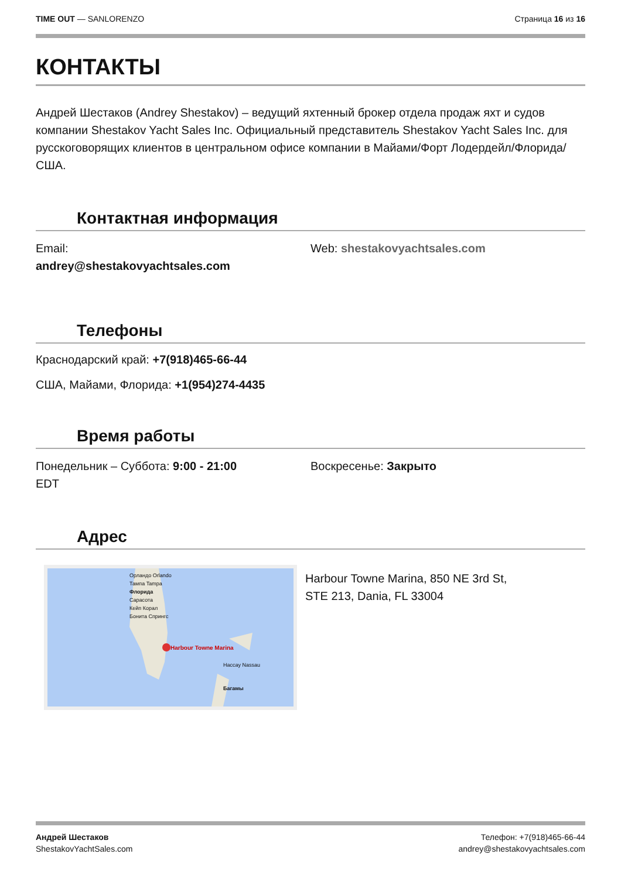TIME OUT — SANLORENZO Страница 16 из 16
КОНТАКТЫ
Андрей Шестаков (Andrey Shestakov) – ведущий яхтенный брокер отдела продаж яхт и судов компании Shestakov Yacht Sales Inc. Официальный представитель Shestakov Yacht Sales Inc. для русскоговорящих клиентов в центральном офисе компании в Майами/Форт Лодердейл/Флорида/США.
Контактная информация
Email:
andrey@shestakovyachtsales.com
Web: shestakovyachtsales.com
Телефоны
Краснодарский край: +7(918)465-66-44
США, Майами, Флорида: +1(954)274-4435
Время работы
Понедельник – Суббота: 9:00 - 21:00
EDT
Воскресенье: Закрыто
Адрес
Орландо Orlando
Тампа Tampa
Флорида
Сарасота
Кейп Корал
Бонита Спрингс
Harbour Towne Marina
Нассау Nassau
Багамы
Harbour Towne Marina, 850 NE 3rd St,
STE 213, Dania, FL 33004
Андрей Шестаков
ShestakovYachtSales.com
Телефон: +7(918)465-66-44
andrey@shestakovyachtsales.com